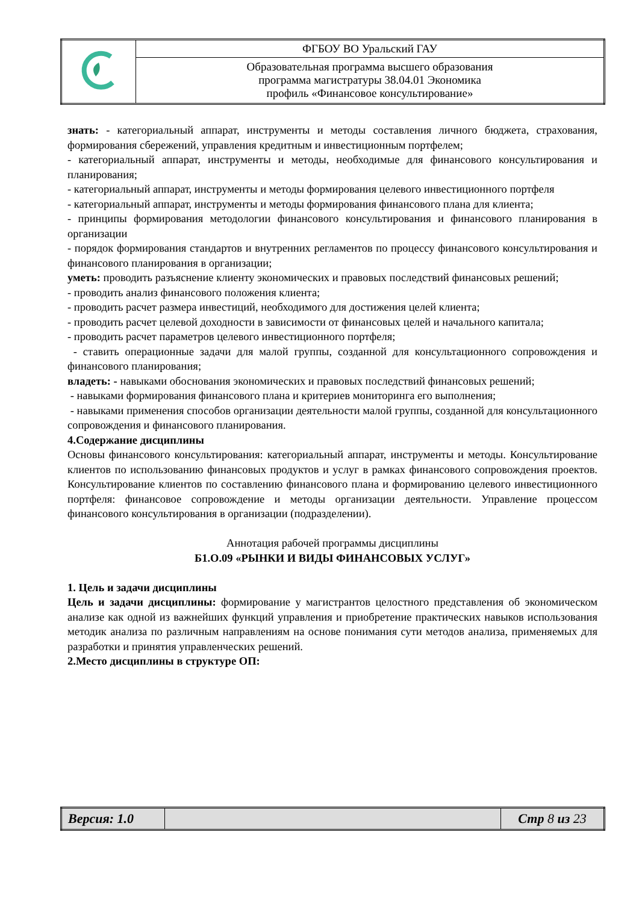| | ФГБОУ ВО Уральский ГАУ |
| | Образовательная программа высшего образования программа магистратуры 38.04.01 Экономика профиль «Финансовое консультирование» |
знать: - категориальный аппарат, инструменты и методы составления личного бюджета, страхования, формирования сбережений, управления кредитным и инвестиционным портфелем;
- категориальный аппарат, инструменты и методы, необходимые для финансового консультирования и планирования;
- категориальный аппарат, инструменты и методы формирования целевого инвестиционного портфеля
- категориальный аппарат, инструменты и методы формирования финансового плана для клиента;
- принципы формирования методологии финансового консультирования и финансового планирования в организации
- порядок формирования стандартов и внутренних регламентов по процессу финансового консультирования и финансового планирования в организации;
уметь: проводить разъяснение клиенту экономических и правовых последствий финансовых решений;
- проводить анализ финансового положения клиента;
- проводить расчет размера инвестиций, необходимого для достижения целей клиента;
- проводить расчет целевой доходности в зависимости от финансовых целей и начального капитала;
- проводить расчет параметров целевого инвестиционного портфеля;
- ставить операционные задачи для малой группы, созданной для консультационного сопровождения и финансового планирования;
владеть: - навыками обоснования экономических и правовых последствий финансовых решений;
- навыками формирования финансового плана и критериев мониторинга его выполнения;
- навыками применения способов организации деятельности малой группы, созданной для консультационного сопровождения и финансового планирования.
4.Содержание дисциплины
Основы финансового консультирования: категориальный аппарат, инструменты и методы. Консультирование клиентов по использованию финансовых продуктов и услуг в рамках финансового сопровождения проектов. Консультирование клиентов по составлению финансового плана и формированию целевого инвестиционного портфеля: финансовое сопровождение и методы организации деятельности. Управление процессом финансового консультирования в организации (подразделении).
Аннотация рабочей программы дисциплины
Б1.О.09 «РЫНКИ И ВИДЫ ФИНАНСОВЫХ УСЛУГ»
1. Цель и задачи дисциплины
Цель и задачи дисциплины: формирование у магистрантов целостного представления об экономическом анализе как одной из важнейших функций управления и приобретение практических навыков использования методик анализа по различным направлениям на основе понимания сути методов анализа, применяемых для разработки и принятия управленческих решений.
2.Место дисциплины в структуре ОП:
| Версия: 1.0 | | Стр 8 из 23 |